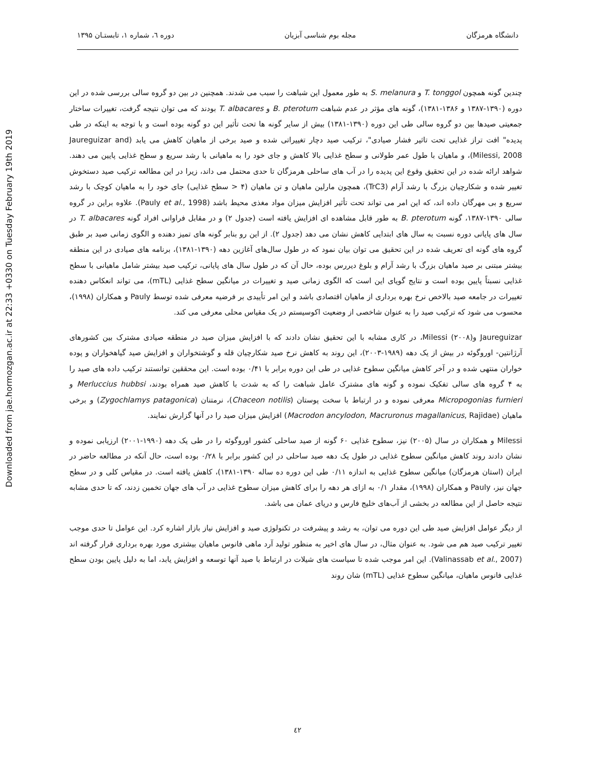Downloaded from jae.hormozgan.ac.ir at 22:33 +0330 on Tuesday February 19th 2019
دانشگاه هرمزگان مجله بوم شناسی آبزیان دوره ٦، شماره ۱، تابستـان ۱۳۹۵
چندین گونه همچون T. tonggol و S. melanura به طور معمول این شباهت را سبب می شدند. همچنین در بین دو گروه سالی بررسی شده در این دوره (۱۳۹۰-۱۳۸۷ و ۱۳۸۶-۱۳۸۱)، گونه های مؤثر در عدم شباهت B. pterotum و T. albacares بودند که می توان نتیجه گرفت، تغییرات ساختار جمعیتی صیدها بین دو گروه سالی طی این دوره (۱۳۹۰-۱۳۸۱) بیش از سایر گونه ها تحت تأثیر این دو گونه بوده است و با توجه به اینکه در طی پدیده" افت تراز غذایی تحت تاثیر فشار صیادی"، ترکیب صید دچار تغییراتی شده و صید برخی از ماهیان کاهش می یابد (Jaureguizar and Milessi, 2008)، و ماهیان با طول عمر طولانی و سطح غذایی بالا کاهش و جای خود را به ماهیانی با رشد سریع و سطح غذایی پایین می دهند. شواهد ارائه شده در این تحقیق وقوع این پدیده را در آب های ساحلی هرمزگان تا حدی محتمل می داند، زیرا در این مطالعه ترکیب صید دستخوش تغییر شده و شکارچیان بزرگ با رشد آرام (TrC3)، همچون مارلین ماهیان و تن ماهیان (۴ < سطح غذایی) جای خود را به ماهیان کوچک با رشد سریع و بی مهرگان داده اند، که این امر می تواند تحت تأثیر افزایش میزان مواد مغذی محیط باشد (Pauly et al., 1998). علاوه براین در گروه سالی ۱۳۹۰-۱۳۸۷، گونه B. pterotum به طور قابل مشاهده ای افزایش یافته است (جدول ۲) و در مقابل فراوانی افراد گونه T. albacares در سال های پایانی دوره نسبت به سال های ابتدایی کاهش نشان می دهد (جدول ۲). از این رو بنابر گونه های تمیز دهنده و الگوی زمانی صید بر طبق گروه های گونه ای تعریف شده در این تحقیق می توان بیان نمود که در طول سال‌های آغازین دهه (۱۳۹۰-۱۳۸۱)، برنامه های صیادی در این منطقه بیشتر مبتنی بر صید ماهیان بزرگ با رشد آرام و بلوغ دیررس بوده، حال آن که در طول سال های پایانی، ترکیب صید بیشتر شامل ماهیانی با سطح غذایی نسبتاً پایین بوده است و نتایج گویای این است که الگوی زمانی صید و تغییرات در میانگین سطح غذایی (mTL)، می تواند انعکاس دهنده تغییرات در جامعه صید بالاخص نرخ بهره برداری از ماهیان اقتصادی باشد و این امر تأییدی بر فرضیه معرفی شده توسط Pauly و همکاران (۱۹۹۸)، محسوب می شود که ترکیب صید را به عنوان شاخصی از وضعیت اکوسیستم در یک مقیاس محلی معرفی می کند.
Jaureguizar وMilessi (۲۰۰۸)، در کاری مشابه با این تحقیق نشان دادند که با افزایش میزان صید در منطقه صیادی مشترک بین کشورهای آرژانتین- اوروگوئه در بیش از یک دهه (۱۹۸۹-۲۰۰۳)، این روند به کاهش نرخ صید شکارچیان قله و گوشتخواران و افزایش صید گیاهخواران و پوده خواران منتهی شده و در آخر کاهش میانگین سطوح غذایی در طی این دوره برابر با ۰/۴۱ بوده است. این محققین توانستند ترکیب داده های صید را به ۴ گروه های سالی تفکیک نموده و گونه های مشترک عامل شباهت را که به شدت با کاهش صید همراه بودند، Merluccius hubbsi و Micropogonias furnieri معرفی نموده و در ارتباط با سخت پوستان (Chaceon notilis)، نرمتنان (Zygochlamys patagonica) و برخی ماهیان (Macrodon ancylodon, Macruronus magallanicus, Rajidae) افزایش میزان صید را در آنها گزارش نمایند.
Milessi و همکاران در سال (۲۰۰۵) نیز، سطوح غذایی ۶۰ گونه از صید ساحلی کشور اوروگوئه را در طی یک دهه (۱۹۹۰-۲۰۰۱) ارزیابی نموده و نشان دادند روند کاهش میانگین سطوح غذایی در طول یک دهه صید ساحلی در این کشور برابر با ۰/۲۸ بوده است، حال آنکه در مطالعه حاضر در ایران (استان هرمزگان) میانگین سطوح غذایی به اندازه ۰/۱۱ طی این دوره ده ساله ۱۳۹۰-۱۳۸۱)، کاهش یافته است. در مقیاس کلی و در سطح جهان نیز، Pauly و همکاران (۱۹۹۸)، مقدار ۰/۱ به ازای هر دهه را برای کاهش میزان سطوح غذایی در آب های جهان تخمین زدند، که تا حدی مشابه نتیجه حاصل از این مطالعه در بخشی از آب‌های خلیج فارس و دریای عمان می باشد.
از دیگر عوامل افزایش صید طی این دوره می توان، به رشد و پیشرفت در تکنولوژی صید و افزایش نیاز بازار اشاره کرد. این عوامل تا حدی موجب تغییر ترکیب صید هم می شود. به عنوان مثال، در سال های اخیر به منظور تولید آرد ماهی فانوس ماهیان بیشتری مورد بهره برداری قرار گرفته اند (Valinassab et al., 2007). این امر موجب شده تا سیاست های شیلات در ارتباط با صید آنها توسعه و افزایش یابد، اما به دلیل پایین بودن سطح غذایی فانوس ماهیان، میانگین سطوح غذایی (mTL) شان روند
٤٢